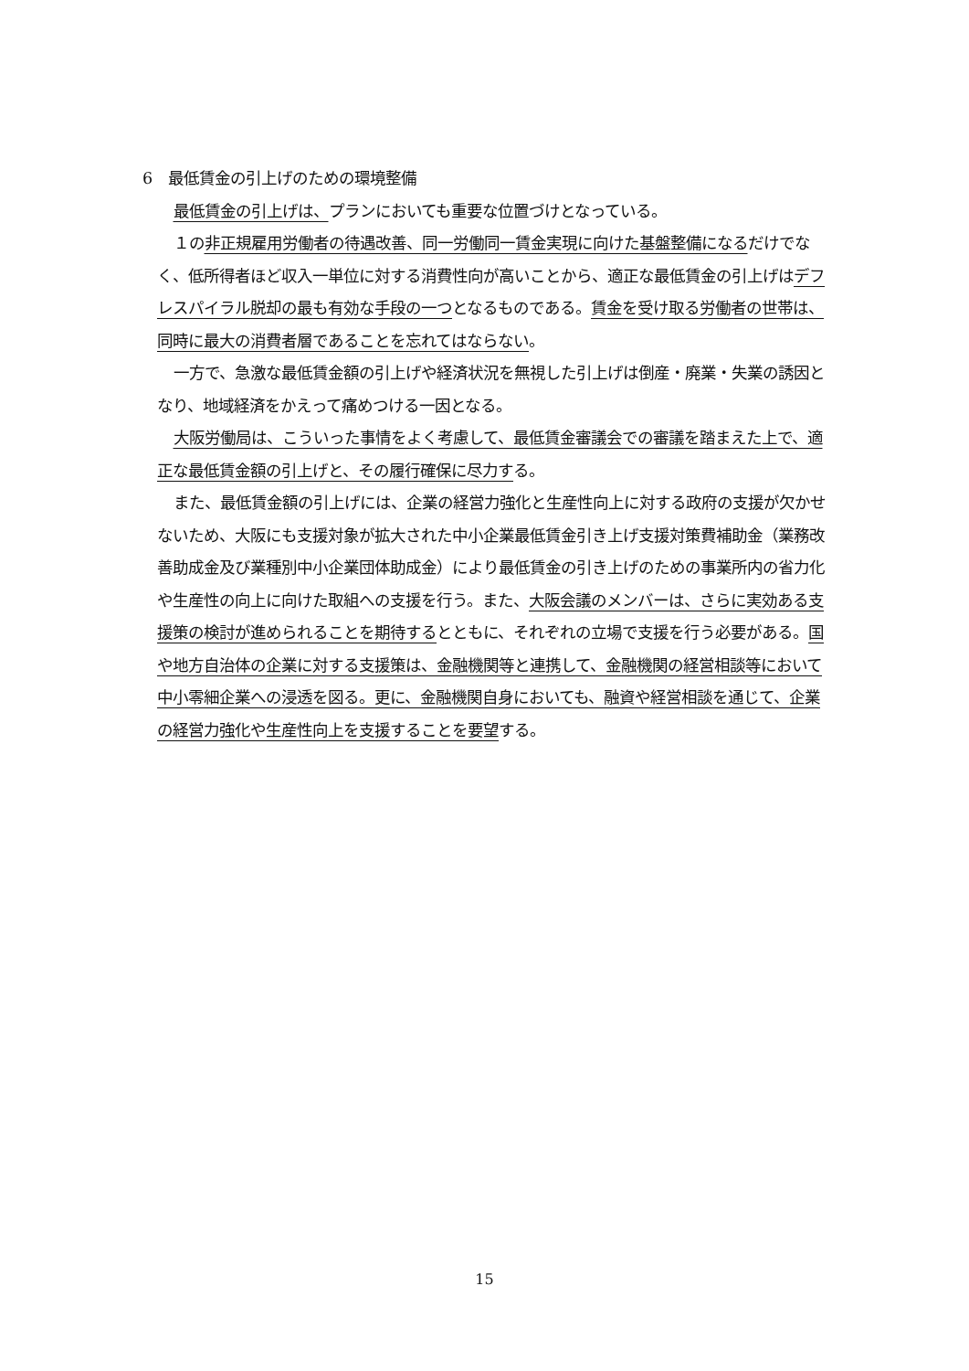6　最低賃金の引上げのための環境整備
最低賃金の引上げは、プランにおいても重要な位置づけとなっている。
１の非正規雇用労働者の待遇改善、同一労働同一賃金実現に向けた基盤整備になるだけでなく、低所得者ほど収入一単位に対する消費性向が高いことから、適正な最低賃金の引上げはデフレスパイラル脱却の最も有効な手段の一つとなるものである。賃金を受け取る労働者の世帯は、同時に最大の消費者層であることを忘れてはならない。
一方で、急激な最低賃金額の引上げや経済状況を無視した引上げは倒産・廃業・失業の誘因となり、地域経済をかえって痛めつける一因となる。
大阪労働局は、こういった事情をよく考慮して、最低賃金審議会での審議を踏まえた上で、適正な最低賃金額の引上げと、その履行確保に尽力する。
また、最低賃金額の引上げには、企業の経営力強化と生産性向上に対する政府の支援が欠かせないため、大阪にも支援対象が拡大された中小企業最低賃金引き上げ支援対策費補助金（業務改善助成金及び業種別中小企業団体助成金）により最低賃金の引き上げのための事業所内の省力化や生産性の向上に向けた取組への支援を行う。また、大阪会議のメンバーは、さらに実効ある支援策の検討が進められることを期待するとともに、それぞれの立場で支援を行う必要がある。国や地方自治体の企業に対する支援策は、金融機関等と連携して、金融機関の経営相談等において中小零細企業への浸透を図る。更に、金融機関自身においても、融資や経営相談を通じて、企業の経営力強化や生産性向上を支援することを要望する。
15